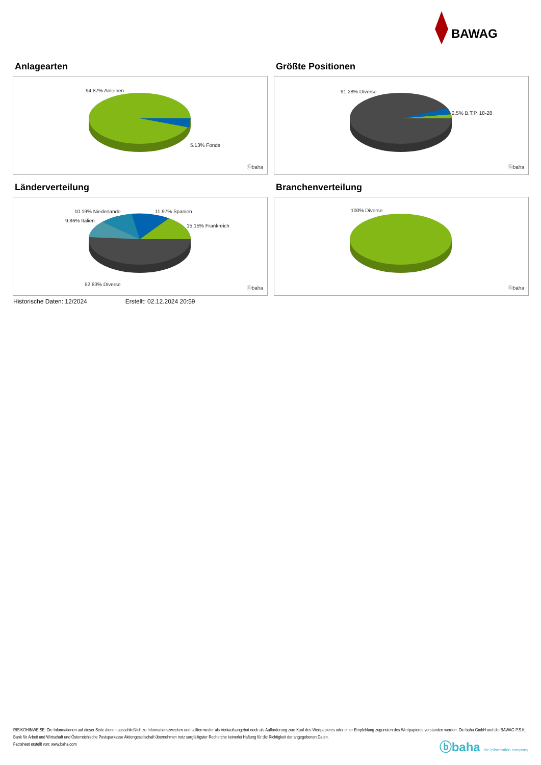BAWAG
Anlagearten
94.87% Anleihen
5.13% Fonds
ⓑbaha
Größte Positionen
91.28% Diverse
2.5% B.T.P. 18-28
ⓑbaha
Länderverteilung
10.19% Niederlande 11.97% Spanien
9.86% Italien
15.15% Frankreich
52.83% Diverse
ⓑbaha
Branchenverteilung
100% Diverse
ⓑbaha
Historische Daten: 12/2024 Erstellt: 02.12.2024 20:59
RISIKOHINWEISE: Die Informationen auf dieser Seite dienen ausschließlich zu Informationszwecken und sollten weder als Verkaufsangebot noch als Aufforderung zum Kauf des Wertpapieres oder einer Empfehlung zugunsten des Wertpapieres verstanden werden. Die baha GmbH und die BAWAG P.S.K. Bank für Arbeit und Wirtschaft und Österreichische Postsparkasse Aktiengesellschaft übernehmen trotz sorgfältigster Recherche keinerlei Haftung für die Richtigkeit der angegebenen Daten.
Factsheet erstellt von: www.baha.com
ⓑbaha the information company